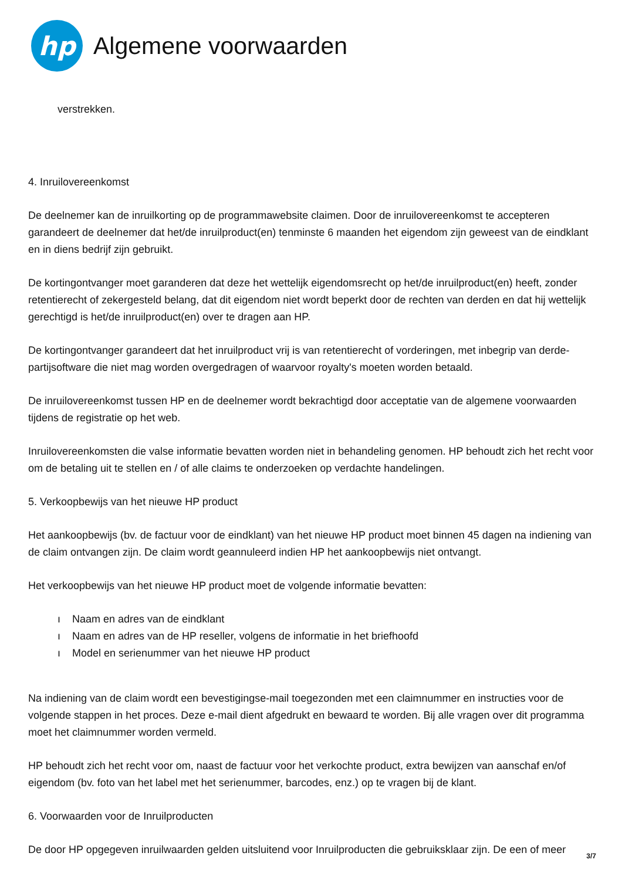hp
Algemene voorwaarden
verstrekken.
4. Inruilovereenkomst
De deelnemer kan de inruilkorting op de programmawebsite claimen. Door de inruilovereenkomst te accepteren garandeert de deelnemer dat het/de inruilproduct(en) tenminste 6 maanden het eigendom zijn geweest van de eindklant en in diens bedrijf zijn gebruikt.
De kortingontvanger moet garanderen dat deze het wettelijk eigendomsrecht op het/de inruilproduct(en) heeft, zonder retentierecht of zekergesteld belang, dat dit eigendom niet wordt beperkt door de rechten van derden en dat hij wettelijk gerechtigd is het/de inruilproduct(en) over te dragen aan HP.
De kortingontvanger garandeert dat het inruilproduct vrij is van retentierecht of vorderingen, met inbegrip van derde-partijsoftware die niet mag worden overgedragen of waarvoor royalty's moeten worden betaald.
De inruilovereenkomst tussen HP en de deelnemer wordt bekrachtigd door acceptatie van de algemene voorwaarden tijdens de registratie op het web.
Inruilovereenkomsten die valse informatie bevatten worden niet in behandeling genomen. HP behoudt zich het recht voor om de betaling uit te stellen en / of alle claims te onderzoeken op verdachte handelingen.
5. Verkoopbewijs van het nieuwe HP product
Het aankoopbewijs (bv. de factuur voor de eindklant) van het nieuwe HP product moet binnen 45 dagen na indiening van de claim ontvangen zijn. De claim wordt geannuleerd indien HP het aankoopbewijs niet ontvangt.
Het verkoopbewijs van het nieuwe HP product moet de volgende informatie bevatten:
ı Naam en adres van de eindklant
ı Naam en adres van de HP reseller, volgens de informatie in het briefhoofd
ı Model en serienummer van het nieuwe HP product
Na indiening van de claim wordt een bevestigingse-mail toegezonden met een claimnummer en instructies voor de volgende stappen in het proces. Deze e-mail dient afgedrukt en bewaard te worden. Bij alle vragen over dit programma moet het claimnummer worden vermeld.
HP behoudt zich het recht voor om, naast de factuur voor het verkochte product, extra bewijzen van aanschaf en/of eigendom (bv. foto van het label met het serienummer, barcodes, enz.) op te vragen bij de klant.
6. Voorwaarden voor de Inruilproducten
De door HP opgegeven inruilwaarden gelden uitsluitend voor Inruilproducten die gebruiksklaar zijn. De een of meer
3/7